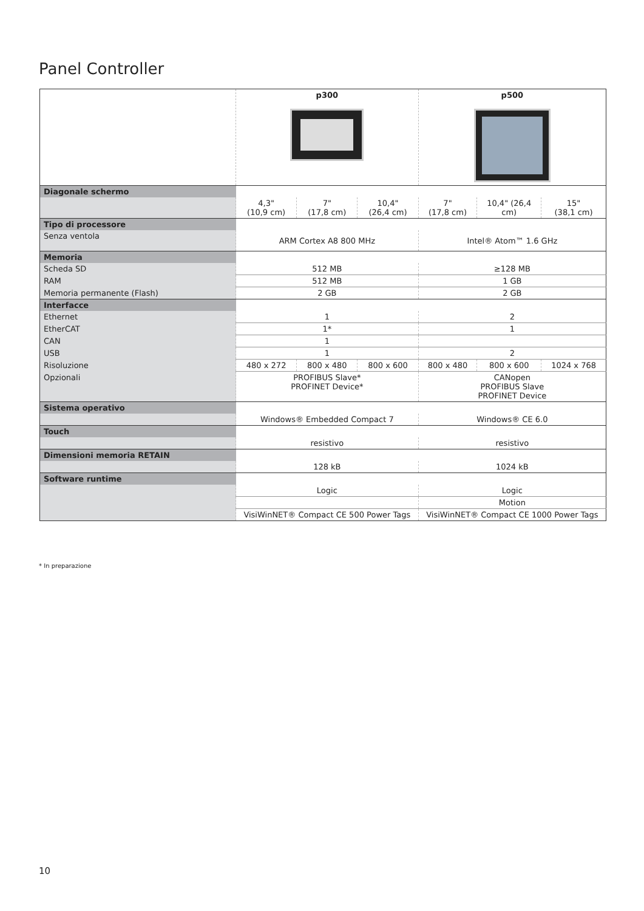Panel Controller
| | p300 | | | p500 | | |
| Diagonale schermo | | | | | | |
| | 4,3" (10,9 cm) | 7" (17,8 cm) | 10,4" (26,4 cm) | 7" (17,8 cm) | 10,4" (26,4 cm) | 15" (38,1 cm) |
| Tipo di processore | | | | | | |
| Senza ventola | ARM Cortex A8 800 MHz | | | Intel® Atom™ 1.6 GHz | | |
| Memoria | | | | | | |
| Scheda SD | 512 MB | | | ≥128 MB | | |
| RAM | 512 MB | | | 1 GB | | |
| Memoria permanente (Flash) | 2 GB | | | 2 GB | | |
| Interfacce | | | | | | |
| Ethernet | 1 | | | 2 | | |
| EtherCAT | 1* | | | 1 | | |
| CAN | 1 | | | | | |
| USB | 1 | | | 2 | | |
| Risoluzione | 480 x 272 | 800 x 480 | 800 x 600 | 800 x 480 | 800 x 600 | 1024 x 768 |
| Opzionali | PROFIBUS Slave* PROFINET Device* | | | CANopen PROFIBUS Slave PROFINET Device | | |
| Sistema operativo | | | | | | |
| | Windows® Embedded Compact 7 | | | Windows® CE 6.0 | | |
| Touch | | | | | | |
| | resistivo | | | resistivo | | |
| Dimensioni memoria RETAIN | | | | | | |
| | 128 kB | | | 1024 kB | | |
| Software runtime | | | | | | |
| | Logic | | | Logic | | |
| | | | | Motion | | |
| | VisiWinNET® Compact CE 500 Power Tags | | | VisiWinNET® Compact CE 1000 Power Tags | | |
* In preparazione
10